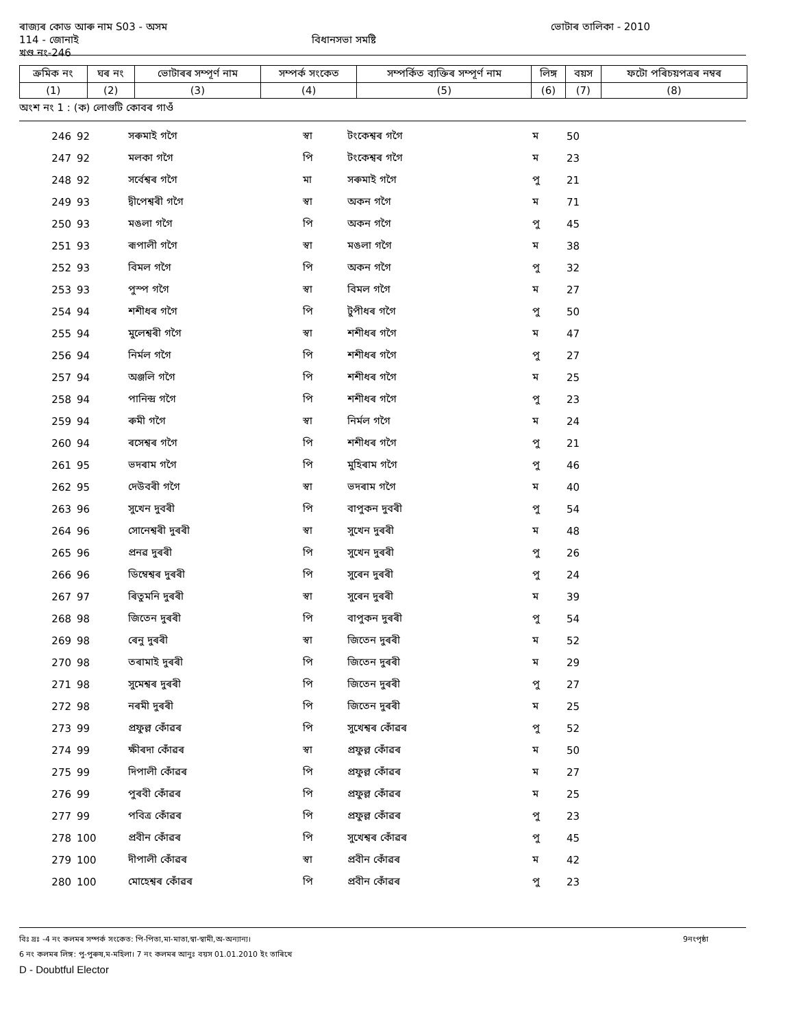ৰাজ্যৰ কোড আৰু নাম S03 - অসম ভোটাৰ তালিকা - 2010
114 - জোনাই বিধানসভা সমষ্টি
খণ্ড নং-246
| ক্ৰমিক নং | ঘৰ নং | ভোটাৰৰ সম্পূৰ্ণ নাম | সম্পৰ্ক সংকেত | সম্পৰ্কিত ব্যক্তিৰ সম্পূৰ্ণ নাম | লিঙ্গ | বয়স | ফটো পৰিচয়পত্ৰৰ নম্বৰ |
| --- | --- | --- | --- | --- | --- | --- | --- |
| (1) | (2) | (3) | (4) | (5) | (6) | (7) | (8) |
অংশ নং 1 : (ক) লোগুটি কোবৰ গাওঁ
| 246 | 92 | সৰুমাই গগৈ | স্বা | টংকেশ্বৰ গগৈ | ম | 50 | |
| 247 | 92 | মলকা গগৈ | পি | টংকেশ্বৰ গগৈ | ম | 23 | |
| 248 | 92 | সৰ্বেশ্বৰ গগৈ | মা | সৰুমাই গগৈ | পু | 21 | |
| 249 | 93 | দ্বীপেশ্বৰী গগৈ | স্বা | অকন গগৈ | ম | 71 | |
| 250 | 93 | মঙলা গগৈ | পি | অকন গগৈ | পু | 45 | |
| 251 | 93 | ৰূপালী গগৈ | স্বা | মঙলা গগৈ | ম | 38 | |
| 252 | 93 | বিমল গগৈ | পি | অকন গগৈ | পু | 32 | |
| 253 | 93 | পুস্প গগৈ | স্বা | বিমল গগৈ | ম | 27 | |
| 254 | 94 | শশীধৰ গগৈ | পি | টুপীধৰ গগৈ | পু | 50 | |
| 255 | 94 | মুলেশ্বৰী গগৈ | স্বা | শশীধৰ গগৈ | ম | 47 | |
| 256 | 94 | নিৰ্মল গগৈ | পি | শশীধৰ গগৈ | পু | 27 | |
| 257 | 94 | অঞ্জলি গগৈ | পি | শশীধৰ গগৈ | ম | 25 | |
| 258 | 94 | পানিন্দ্ৰ গগৈ | পি | শশীধৰ গগৈ | পু | 23 | |
| 259 | 94 | ৰুমী গগৈ | স্বা | নিৰ্মল গগৈ | ম | 24 | |
| 260 | 94 | ৰসেশ্বৰ গগৈ | পি | শশীধৰ গগৈ | পু | 21 | |
| 261 | 95 | ভদৰাম গগৈ | পি | মুহিৰাম গগৈ | পু | 46 | |
| 262 | 95 | দেউবৰী গগৈ | স্বা | ভদৰাম গগৈ | ম | 40 | |
| 263 | 96 | সুখেন দুবৰী | পি | বাপুকন দুবৰী | পু | 54 | |
| 264 | 96 | সোনেশ্বৰী দুৰৰী | স্বা | সুখেন দুৰৰী | ম | 48 | |
| 265 | 96 | প্ৰনৱ দুৰৰী | পি | সুখেন দুৰৰী | পু | 26 | |
| 266 | 96 | ডিম্বেশ্বৰ দুৰৰী | পি | সুৰেন দুৰৰী | পু | 24 | |
| 267 | 97 | ৰিতুমনি দুৰৰী | স্বা | সুৰেন দুৰৰী | ম | 39 | |
| 268 | 98 | জিতেন দুৰৰী | পি | বাপুকন দুৰৰী | পু | 54 | |
| 269 | 98 | ৰেনু দুৰৰী | স্বা | জিতেন দুৰৰী | ম | 52 | |
| 270 | 98 | তৰামাই দুৰৰী | পি | জিতেন দুৰৰী | ম | 29 | |
| 271 | 98 | সুমেশ্বৰ দুৰৰী | পি | জিতেন দুৰৰী | পু | 27 | |
| 272 | 98 | নৰমী দুৰৰী | পি | জিতেন দুৰৰী | ম | 25 | |
| 273 | 99 | প্ৰফুল্ল কোঁৱৰ | পি | সুখেশ্বৰ কোঁৱৰ | পু | 52 | |
| 274 | 99 | ক্ষীৰদা কোঁৱৰ | স্বা | প্ৰফুল্ল কোঁৱৰ | ম | 50 | |
| 275 | 99 | দিপালী কোঁৱৰ | পি | প্ৰফুল্ল কোঁৱৰ | ম | 27 | |
| 276 | 99 | পুৰবী কোঁৱৰ | পি | প্ৰফুল্ল কোঁৱৰ | ম | 25 | |
| 277 | 99 | পবিত্ৰ কোঁৱৰ | পি | প্ৰফুল্ল কোঁৱৰ | পু | 23 | |
| 278 | 100 | প্ৰবীন কোঁৱৰ | পি | সুখেশ্বৰ কোঁৱৰ | পু | 45 | |
| 279 | 100 | দীপালী কোঁৱৰ | স্বা | প্ৰবীন কোঁৱৰ | ম | 42 | |
| 280 | 100 | মোহেশ্বৰ কোঁৱৰ | পি | প্ৰবীন কোঁৱৰ | পু | 23 | |
বিঃ দ্ৰঃ -4 নং কলমৰ সম্পৰ্ক সংকেত: পি-পিতা,মা-মাতা,স্বা-স্বামী,অ-অন্যান্য। 9নংপৃষ্ঠা
6 নং কলমৰ লিঙ্গ: পু-পুৰুষ,ম-মহিলা। 7 নং কলমৰ আনুঃ বয়স 01.01.2010 ইং তাৰিখে
D - Doubtful Elector